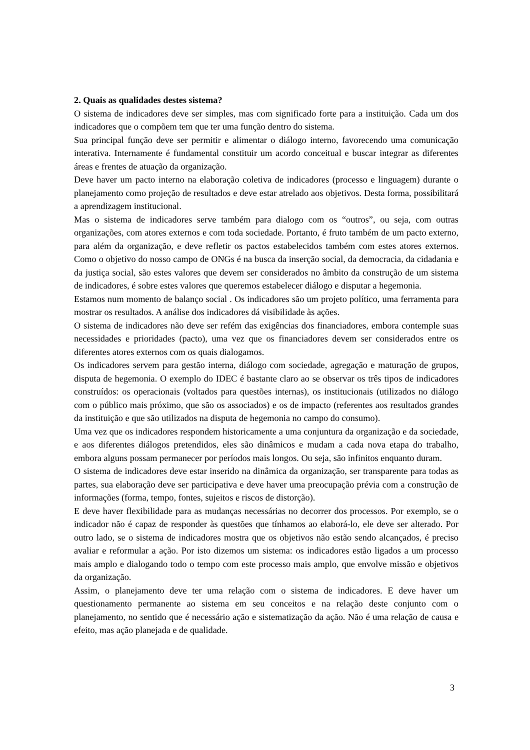2. Quais as qualidades destes sistema?
O sistema de indicadores deve ser simples, mas com significado forte para a instituição. Cada um dos indicadores que o compõem tem que ter uma função dentro do sistema.
Sua principal função deve ser permitir e alimentar o diálogo interno, favorecendo uma comunicação interativa. Internamente é fundamental constituir um acordo conceitual e buscar integrar as diferentes áreas e frentes de atuação da organização.
Deve haver um pacto interno na elaboração coletiva de indicadores (processo e linguagem) durante o planejamento como projeção de resultados e deve estar atrelado aos objetivos. Desta forma, possibilitará a aprendizagem institucional.
Mas o sistema de indicadores serve também para dialogo com os “outros”, ou seja, com outras organizações, com atores externos e com toda sociedade. Portanto, é fruto também de um pacto externo, para além da organização, e deve refletir os pactos estabelecidos também com estes atores externos. Como o objetivo do nosso campo de ONGs é na busca da inserção social, da democracia, da cidadania e da justiça social, são estes valores que devem ser considerados no âmbito da construção de um sistema de indicadores, é sobre estes valores que queremos estabelecer diálogo e disputar a hegemonia.
Estamos num momento de balanço social . Os indicadores são um projeto político, uma ferramenta para mostrar os resultados. A análise dos indicadores dá visibilidade às ações.
O sistema de indicadores não deve ser refém das exigências dos financiadores, embora contemple suas necessidades e prioridades (pacto), uma vez que os financiadores devem ser considerados entre os diferentes atores externos com os quais dialogamos.
Os indicadores servem para gestão interna, diálogo com sociedade, agregação e maturação de grupos, disputa de hegemonia. O exemplo do IDEC é bastante claro ao se observar os três tipos de indicadores construídos: os operacionais (voltados para questões internas), os institucionais (utilizados no diálogo com o público mais próximo, que são os associados) e os de impacto (referentes aos resultados grandes da instituição e que são utilizados na disputa de hegemonia no campo do consumo).
Uma vez que os indicadores respondem historicamente a uma conjuntura da organização e da sociedade, e aos diferentes diálogos pretendidos, eles são dinâmicos e mudam a cada nova etapa do trabalho, embora alguns possam permanecer por períodos mais longos. Ou seja, são infinitos enquanto duram.
O sistema de indicadores deve estar inserido na dinâmica da organização, ser transparente para todas as partes, sua elaboração deve ser participativa e deve haver uma preocupação prévia com a construção de informações (forma, tempo, fontes, sujeitos e riscos de distorção).
E deve haver flexibilidade para as mudanças necessárias no decorrer dos processos. Por exemplo, se o indicador não é capaz de responder às questões que tínhamos ao elaborá-lo, ele deve ser alterado. Por outro lado, se o sistema de indicadores mostra que os objetivos não estão sendo alcançados, é preciso avaliar e reformular a ação. Por isto dizemos um sistema: os indicadores estão ligados a um processo mais amplo e dialogando todo o tempo com este processo mais amplo, que envolve missão e objetivos da organização.
Assim, o planejamento deve ter uma relação com o sistema de indicadores. E deve haver um questionamento permanente ao sistema em seu conceitos e na relação deste conjunto com o planejamento, no sentido que é necessário ação e sistematização da ação. Não é uma relação de causa e efeito, mas ação planejada e de qualidade.
3